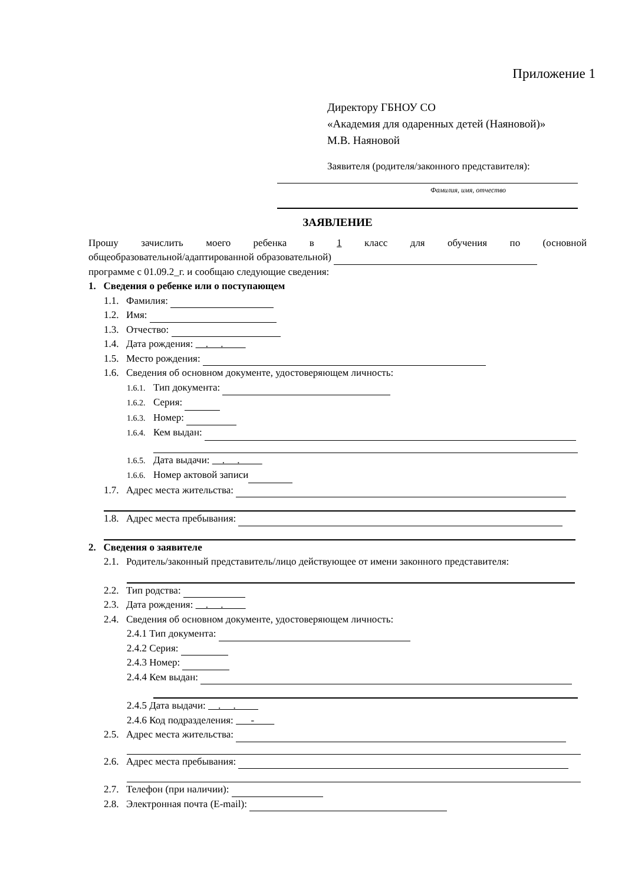Приложение 1
Директору ГБНОУ СО
«Академия для одаренных детей (Наяновой)»
М.В. Наяновой
Заявителя (родителя/законного представителя):
Фамилия, имя, отчество
ЗАЯВЛЕНИЕ
Прошу зачислить моего ребенка в 1 класс для обучения по (основной
общеобразовательной/адаптированной образовательной)
программе с 01.09.2_г. и сообщаю следующие сведения:
1. Сведения о ребенке или о поступающем
1.1. Фамилия:
1.2. Имя:
1.3. Отчество:
1.4. Дата рождения: . .
1.5. Место рождения:
1.6. Сведения об основном документе, удостоверяющем личность:
1.6.1. Тип документа:
1.6.2. Серия:
1.6.3. Номер:
1.6.4. Кем выдан:
1.6.5. Дата выдачи: . .
1.6.6. Номер актовой записи
1.7. Адрес места жительства:
1.8. Адрес места пребывания:
2. Сведения о заявителе
2.1. Родитель/законный представитель/лицо действующее от имени законного представителя:
2.2. Тип родства:
2.3. Дата рождения: . .
2.4. Сведения об основном документе, удостоверяющем личность:
2.4.1 Тип документа:
2.4.2 Серия:
2.4.3 Номер:
2.4.4 Кем выдан:
2.4.5 Дата выдачи: . .
2.4.6 Код подразделения: -
2.5. Адрес места жительства:
2.6. Адрес места пребывания:
2.7. Телефон (при наличии):
2.8. Электронная почта (E-mail):